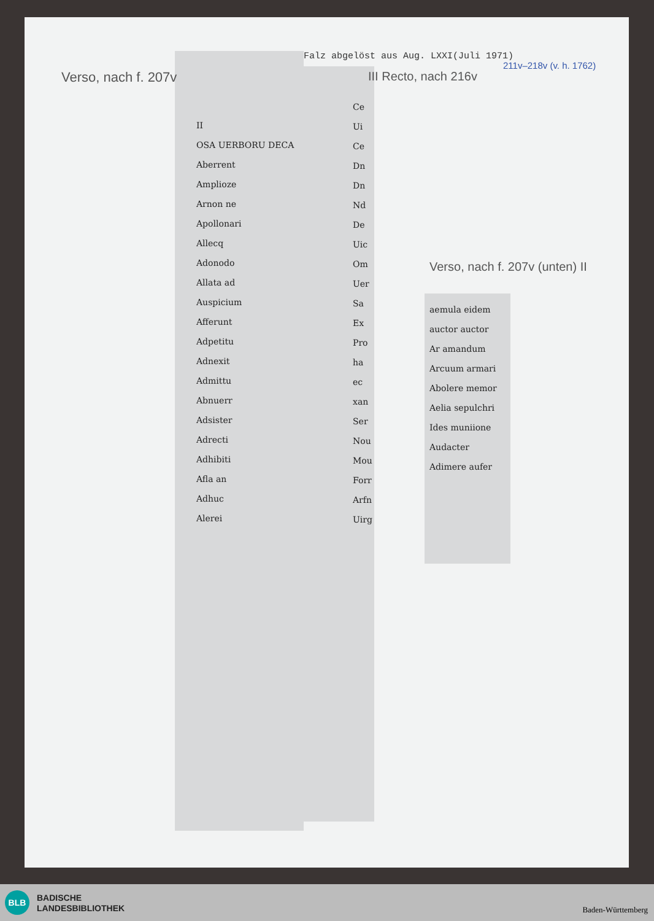Falz abgelöst aus Aug. LXXI(Juli 1971)
Verso, nach f. 207v III Recto, nach 216v
211v–218v (v. h. 1762)
Verso, nach f. 207v (unten) II
II
OSA UERBORU DECA
Aberrent
Amplioze
Arnon ne
Apollonari
Allecq
Adonodo
Allata ad
Auspicium
Afferunt
Adpetitu
Adnexit
Admittu
Abnuerr
Adsister
Adrecti
Adhibiti
Afla an
Adhuc
Alerei
Ce
Ui
Ce
Dn
Dn
Nd
De
Uic
Om
Uer
Sa
Ex
Pro
ha
ec
xan
Ser
Nou
Mou
Forr
Arfn
Uirg
aemula eidem
auctor auctor
Ar amandum
Arcuum armari
Abolere memor
Aelia sepulchri
Ides muniione
Audacter
Adimere aufer
BLB
BADISCHE
LANDESBIBLIOTHEK
Baden-Württemberg